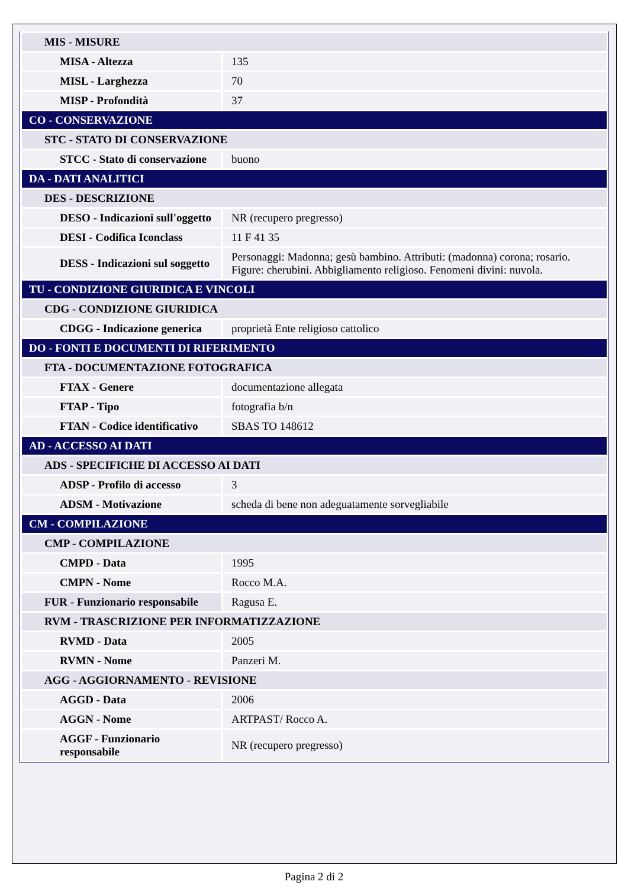| MIS - MISURE | |
| MISA - Altezza | 135 |
| MISL - Larghezza | 70 |
| MISP - Profondità | 37 |
| CO - CONSERVAZIONE | |
| STC - STATO DI CONSERVAZIONE | |
| STCC - Stato di conservazione | buono |
| DA - DATI ANALITICI | |
| DES - DESCRIZIONE | |
| DESO - Indicazioni sull'oggetto | NR (recupero pregresso) |
| DESI - Codifica Iconclass | 11 F 41 35 |
| DESS - Indicazioni sul soggetto | Personaggi: Madonna; gesù bambino. Attributi: (madonna) corona; rosario. Figure: cherubini. Abbigliamento religioso. Fenomeni divini: nuvola. |
| TU - CONDIZIONE GIURIDICA E VINCOLI | |
| CDG - CONDIZIONE GIURIDICA | |
| CDGG - Indicazione generica | proprietà Ente religioso cattolico |
| DO - FONTI E DOCUMENTI DI RIFERIMENTO | |
| FTA - DOCUMENTAZIONE FOTOGRAFICA | |
| FTAX - Genere | documentazione allegata |
| FTAP - Tipo | fotografia b/n |
| FTAN - Codice identificativo | SBAS TO 148612 |
| AD - ACCESSO AI DATI | |
| ADS - SPECIFICHE DI ACCESSO AI DATI | |
| ADSP - Profilo di accesso | 3 |
| ADSM - Motivazione | scheda di bene non adeguatamente sorvegliabile |
| CM - COMPILAZIONE | |
| CMP - COMPILAZIONE | |
| CMPD - Data | 1995 |
| CMPN - Nome | Rocco M.A. |
| FUR - Funzionario responsabile | Ragusa E. |
| RVM - TRASCRIZIONE PER INFORMATIZZAZIONE | |
| RVMD - Data | 2005 |
| RVMN - Nome | Panzeri M. |
| AGG - AGGIORNAMENTO - REVISIONE | |
| AGGD - Data | 2006 |
| AGGN - Nome | ARTPAST/ Rocco A. |
| AGGF - Funzionario responsabile | NR (recupero pregresso) |
Pagina 2 di 2